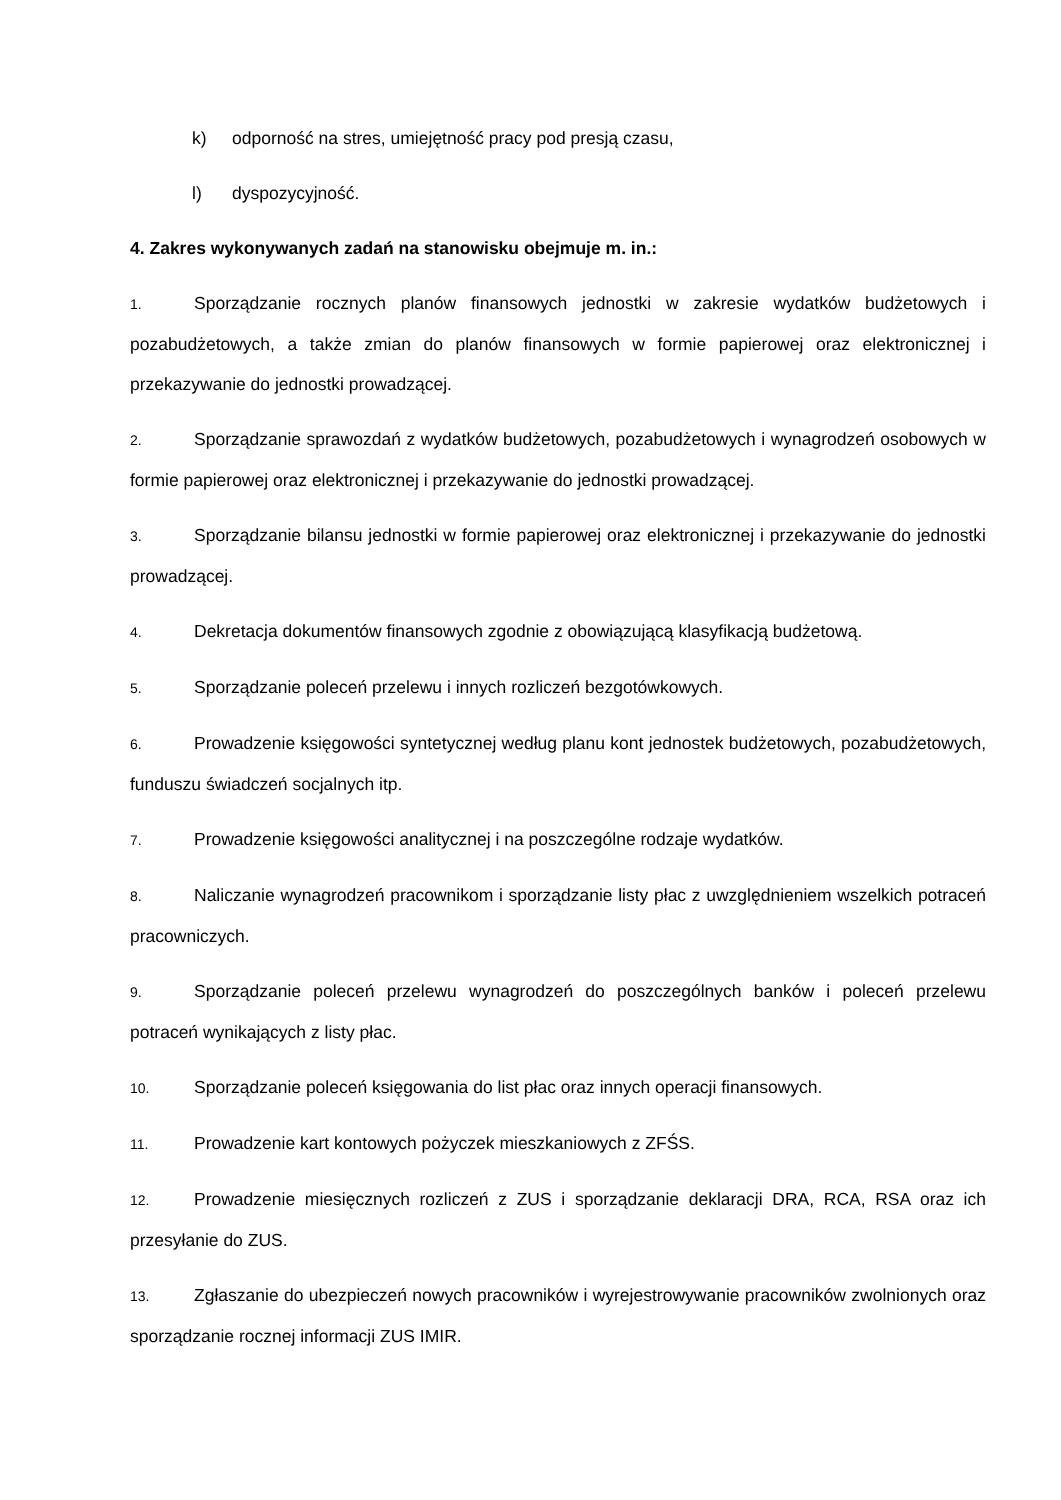k) odporność na stres, umiejętność pracy pod presją czasu,
l) dyspozycyjność.
4. Zakres wykonywanych zadań na stanowisku obejmuje m. in.:
1. Sporządzanie rocznych planów finansowych jednostki w zakresie wydatków budżetowych i pozabudżetowych, a także zmian do planów finansowych w formie papierowej oraz elektronicznej i przekazywanie do jednostki prowadzącej.
2. Sporządzanie sprawozdań z wydatków budżetowych, pozabudżetowych i wynagrodzeń osobowych w formie papierowej oraz elektronicznej i przekazywanie do jednostki prowadzącej.
3. Sporządzanie bilansu jednostki w formie papierowej oraz elektronicznej i przekazywanie do jednostki prowadzącej.
4. Dekretacja dokumentów finansowych zgodnie z obowiązującą klasyfikacją budżetową.
5. Sporządzanie poleceń przelewu i innych rozliczeń bezgotówkowych.
6. Prowadzenie księgowości syntetycznej według planu kont jednostek budżetowych, pozabudżetowych, funduszu świadczeń socjalnych itp.
7. Prowadzenie księgowości analitycznej i na poszczególne rodzaje wydatków.
8. Naliczanie wynagrodzeń pracownikom i sporządzanie listy płac z uwzględnieniem wszelkich potraceń pracowniczych.
9. Sporządzanie poleceń przelewu wynagrodzeń do poszczególnych banków i poleceń przelewu potraceń wynikających z listy płac.
10. Sporządzanie poleceń księgowania do list płac oraz innych operacji finansowych.
11. Prowadzenie kart kontowych pożyczek mieszkaniowych z ZFŚS.
12. Prowadzenie miesięcznych rozliczeń z ZUS i sporządzanie deklaracji DRA, RCA, RSA oraz ich przesyłanie do ZUS.
13. Zgłaszanie do ubezpieczeń nowych pracowników i wyrejestrowywanie pracowników zwolnionych oraz sporządzanie rocznej informacji ZUS IMIR.